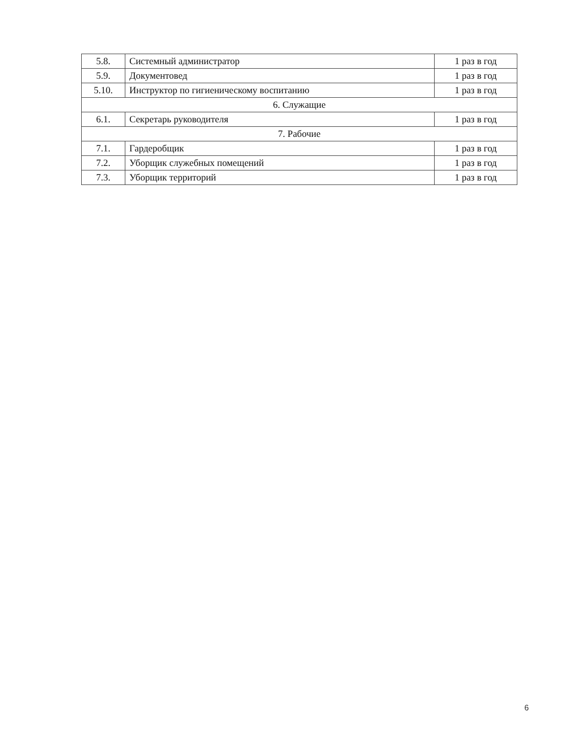| 5.8. | Системный администратор | 1 раз в год |
| 5.9. | Документовед | 1 раз в год |
| 5.10. | Инструктор по гигиеническому воспитанию | 1 раз в год |
| 6. Служащие | | |
| 6.1. | Секретарь руководителя | 1 раз в год |
| 7. Рабочие | | |
| 7.1. | Гардеробщик | 1 раз в год |
| 7.2. | Уборщик служебных помещений | 1 раз в год |
| 7.3. | Уборщик территорий | 1 раз в год |
6